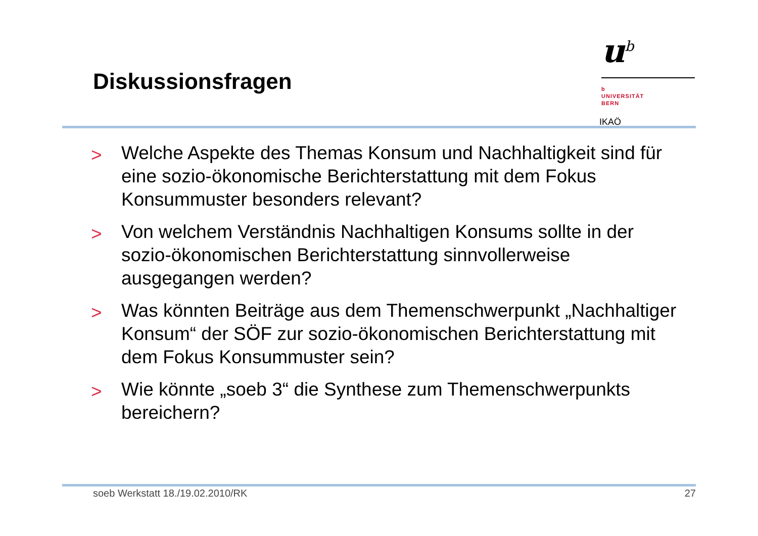Diskussionsfragen
u<sup>b</sup>
b
UNIVERSITÄT
BERN
IKAÖ
> Welche Aspekte des Themas Konsum und Nachhaltigkeit sind für eine sozio-ökonomische Berichterstattung mit dem Fokus Konsummuster besonders relevant?
> Von welchem Verständnis Nachhaltigen Konsums sollte in der sozio-ökonomischen Berichterstattung sinnvollerweise ausgegangen werden?
> Was könnten Beiträge aus dem Themenschwerpunkt „Nachhaltiger Konsum“ der SÖF zur sozio-ökonomischen Berichterstattung mit dem Fokus Konsummuster sein?
> Wie könnte „soeb 3“ die Synthese zum Themenschwerpunkts bereichern?
soeb Werkstatt 18./19.02.2010/RK 27